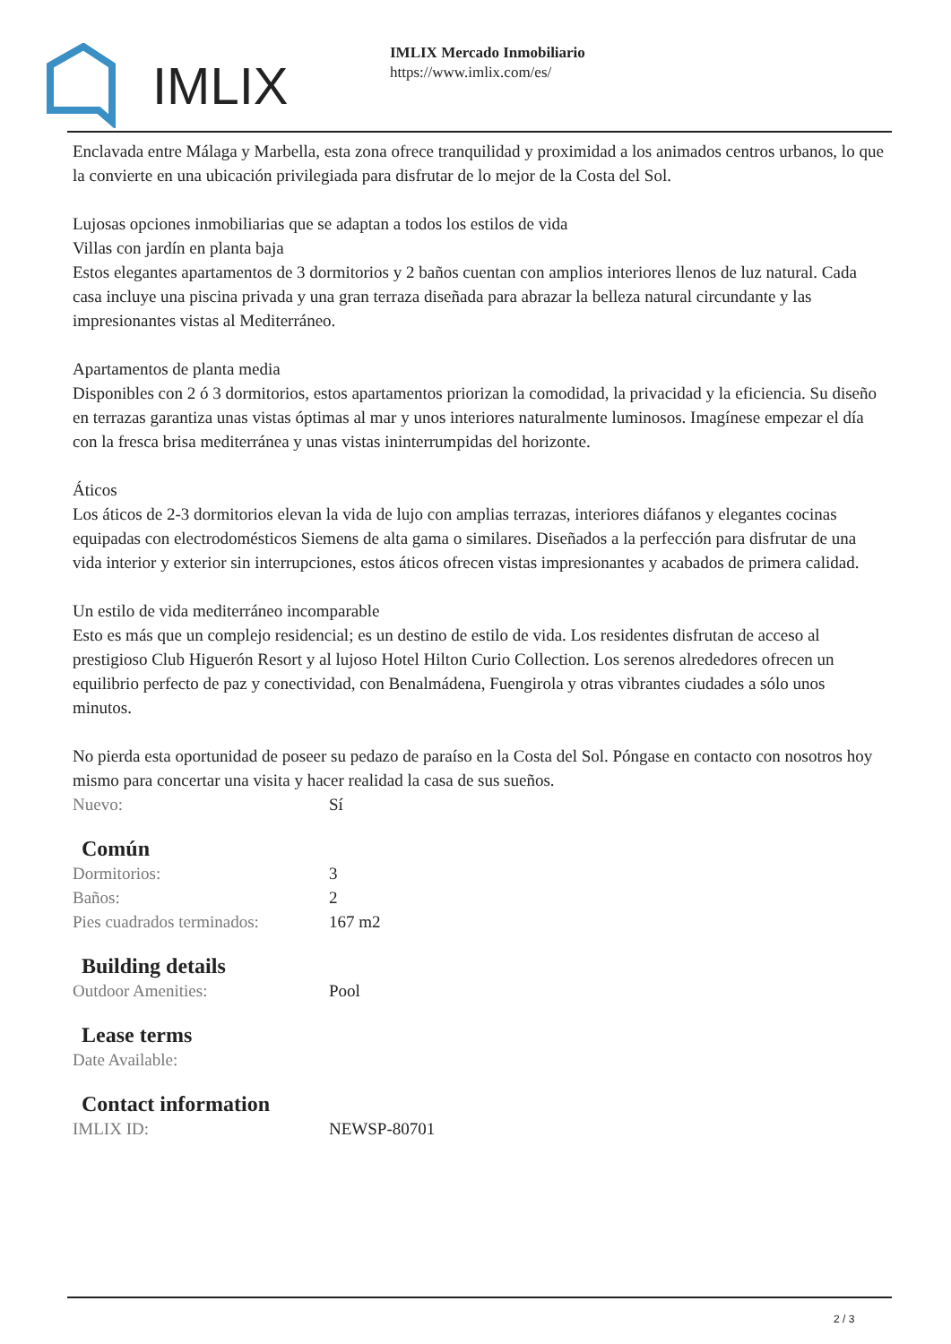IMLIX
IMLIX Mercado Inmobiliario
https://www.imlix.com/es/
Enclavada entre Málaga y Marbella, esta zona ofrece tranquilidad y proximidad a los animados centros urbanos, lo que la convierte en una ubicación privilegiada para disfrutar de lo mejor de la Costa del Sol.
Lujosas opciones inmobiliarias que se adaptan a todos los estilos de vida
Villas con jardín en planta baja
Estos elegantes apartamentos de 3 dormitorios y 2 baños cuentan con amplios interiores llenos de luz natural. Cada casa incluye una piscina privada y una gran terraza diseñada para abrazar la belleza natural circundante y las impresionantes vistas al Mediterráneo.
Apartamentos de planta media
Disponibles con 2 ó 3 dormitorios, estos apartamentos priorizan la comodidad, la privacidad y la eficiencia. Su diseño en terrazas garantiza unas vistas óptimas al mar y unos interiores naturalmente luminosos. Imagínese empezar el día con la fresca brisa mediterránea y unas vistas ininterrumpidas del horizonte.
Áticos
Los áticos de 2-3 dormitorios elevan la vida de lujo con amplias terrazas, interiores diáfanos y elegantes cocinas equipadas con electrodomésticos Siemens de alta gama o similares. Diseñados a la perfección para disfrutar de una vida interior y exterior sin interrupciones, estos áticos ofrecen vistas impresionantes y acabados de primera calidad.
Un estilo de vida mediterráneo incomparable
Esto es más que un complejo residencial; es un destino de estilo de vida. Los residentes disfrutan de acceso al prestigioso Club Higuerón Resort y al lujoso Hotel Hilton Curio Collection. Los serenos alrededores ofrecen un equilibrio perfecto de paz y conectividad, con Benalmádena, Fuengirola y otras vibrantes ciudades a sólo unos minutos.
No pierda esta oportunidad de poseer su pedazo de paraíso en la Costa del Sol. Póngase en contacto con nosotros hoy mismo para concertar una visita y hacer realidad la casa de sus sueños.
| Nuevo: | Sí |
Común
| Dormitorios: | 3 |
| Baños: | 2 |
| Pies cuadrados terminados: | 167 m2 |
Building details
| Outdoor Amenities: | Pool |
Lease terms
| Date Available: | |
Contact information
| IMLIX ID: | NEWSP-80701 |
2 / 3